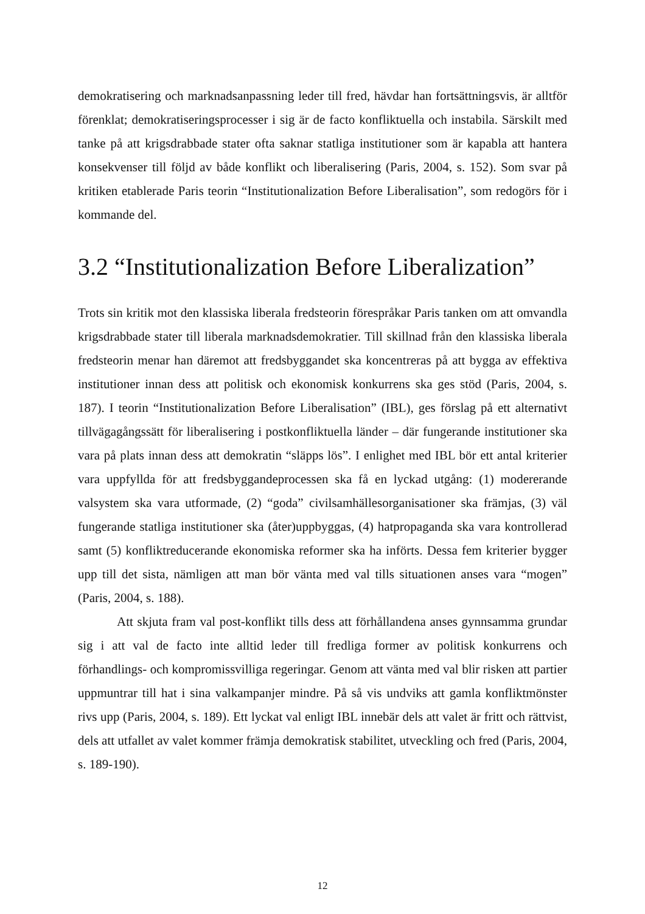demokratisering och marknadsanpassning leder till fred, hävdar han fortsättningsvis, är alltför förenklat; demokratiseringsprocesser i sig är de facto konfliktuella och instabila. Särskilt med tanke på att krigsdrabbade stater ofta saknar statliga institutioner som är kapabla att hantera konsekvenser till följd av både konflikt och liberalisering (Paris, 2004, s. 152). Som svar på kritiken etablerade Paris teorin “Institutionalization Before Liberalisation”, som redogörs för i kommande del.
3.2 “Institutionalization Before Liberalization”
Trots sin kritik mot den klassiska liberala fredsteorin förespråkar Paris tanken om att omvandla krigsdrabbade stater till liberala marknadsdemokratier. Till skillnad från den klassiska liberala fredsteorin menar han däremot att fredsbyggandet ska koncentreras på att bygga av effektiva institutioner innan dess att politisk och ekonomisk konkurrens ska ges stöd (Paris, 2004, s. 187). I teorin “Institutionalization Before Liberalisation” (IBL), ges förslag på ett alternativt tillvägagångssätt för liberalisering i postkonfliktuella länder – där fungerande institutioner ska vara på plats innan dess att demokratin “släpps lös”. I enlighet med IBL bör ett antal kriterier vara uppfyllda för att fredsbyggandeprocessen ska få en lyckad utgång: (1) modererande valsystem ska vara utformade, (2) “goda” civilsamhällesorganisationer ska främjas, (3) väl fungerande statliga institutioner ska (åter)uppbyggas, (4) hatpropaganda ska vara kontrollerad samt (5) konfliktreducerande ekonomiska reformer ska ha införts. Dessa fem kriterier bygger upp till det sista, nämligen att man bör vänta med val tills situationen anses vara “mogen” (Paris, 2004, s. 188).
Att skjuta fram val post-konflikt tills dess att förhållandena anses gynnsamma grundar sig i att val de facto inte alltid leder till fredliga former av politisk konkurrens och förhandlings- och kompromissvilliga regeringar. Genom att vänta med val blir risken att partier uppmuntrar till hat i sina valkampanjer mindre. På så vis undviks att gamla konfliktmönster rivs upp (Paris, 2004, s. 189). Ett lyckat val enligt IBL innebär dels att valet är fritt och rättvist, dels att utfallet av valet kommer främja demokratisk stabilitet, utveckling och fred (Paris, 2004, s. 189-190).
12